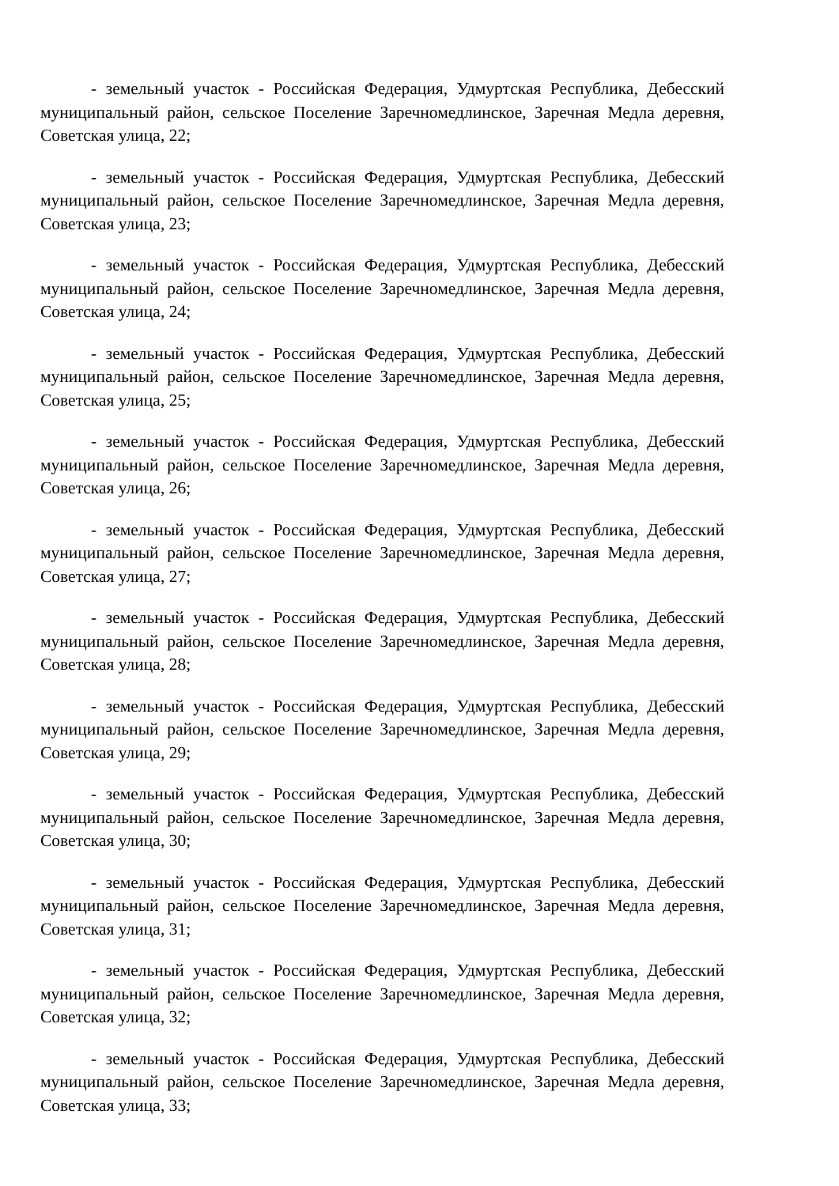- земельный участок - Российская Федерация, Удмуртская Республика, Дебесский муниципальный район, сельское Поселение Заречномедлинское, Заречная Медла деревня, Советская улица, 22;
- земельный участок - Российская Федерация, Удмуртская Республика, Дебесский муниципальный район, сельское Поселение Заречномедлинское, Заречная Медла деревня, Советская улица, 23;
- земельный участок - Российская Федерация, Удмуртская Республика, Дебесский муниципальный район, сельское Поселение Заречномедлинское, Заречная Медла деревня, Советская улица, 24;
- земельный участок - Российская Федерация, Удмуртская Республика, Дебесский муниципальный район, сельское Поселение Заречномедлинское, Заречная Медла деревня, Советская улица, 25;
- земельный участок - Российская Федерация, Удмуртская Республика, Дебесский муниципальный район, сельское Поселение Заречномедлинское, Заречная Медла деревня, Советская улица, 26;
- земельный участок - Российская Федерация, Удмуртская Республика, Дебесский муниципальный район, сельское Поселение Заречномедлинское, Заречная Медла деревня, Советская улица, 27;
- земельный участок - Российская Федерация, Удмуртская Республика, Дебесский муниципальный район, сельское Поселение Заречномедлинское, Заречная Медла деревня, Советская улица, 28;
- земельный участок - Российская Федерация, Удмуртская Республика, Дебесский муниципальный район, сельское Поселение Заречномедлинское, Заречная Медла деревня, Советская улица, 29;
- земельный участок - Российская Федерация, Удмуртская Республика, Дебесский муниципальный район, сельское Поселение Заречномедлинское, Заречная Медла деревня, Советская улица, 30;
- земельный участок - Российская Федерация, Удмуртская Республика, Дебесский муниципальный район, сельское Поселение Заречномедлинское, Заречная Медла деревня, Советская улица, 31;
- земельный участок - Российская Федерация, Удмуртская Республика, Дебесский муниципальный район, сельское Поселение Заречномедлинское, Заречная Медла деревня, Советская улица, 32;
- земельный участок - Российская Федерация, Удмуртская Республика, Дебесский муниципальный район, сельское Поселение Заречномедлинское, Заречная Медла деревня, Советская улица, 33;